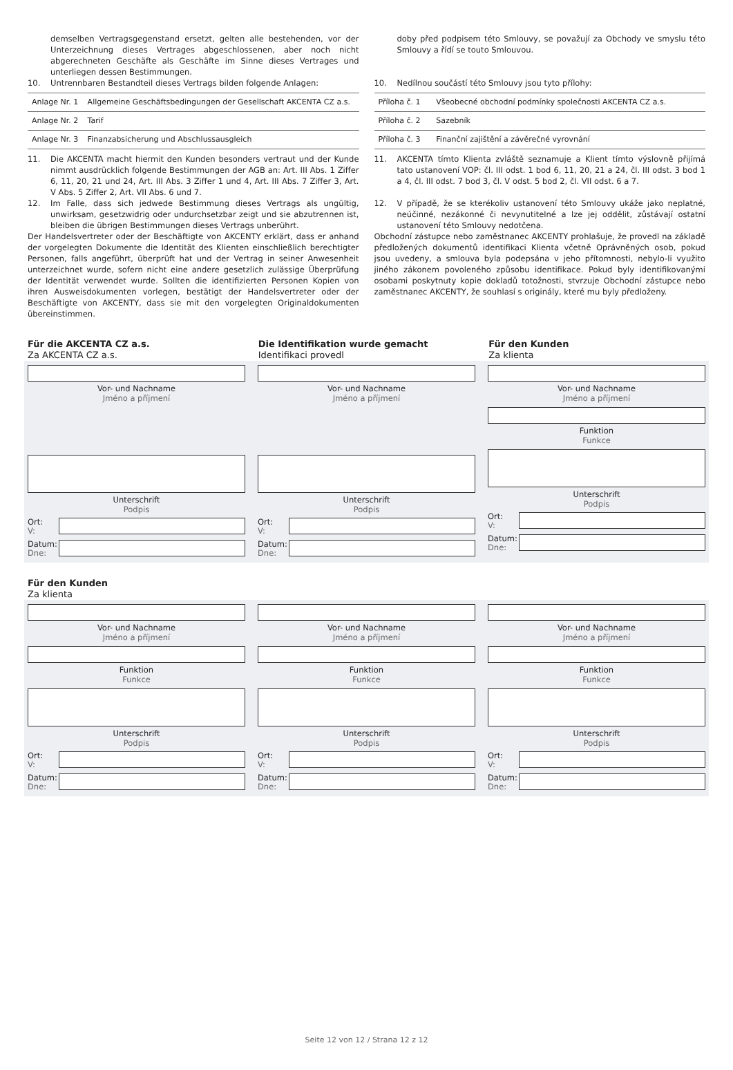demselben Vertragsgegenstand ersetzt, gelten alle bestehenden, vor der Unterzeichnung dieses Vertrages abgeschlossenen, aber noch nicht abgerechneten Geschäfte als Geschäfte im Sinne dieses Vertrages und unterliegen dessen Bestimmungen.
10. Untrennbaren Bestandteil dieses Vertrags bilden folgende Anlagen:
| Anlage Nr. 1 | Allgemeine Geschäftsbedingungen der Gesellschaft AKCENTA CZ a.s. |
| Anlage Nr. 2 | Tarif |
| Anlage Nr. 3 | Finanzabsicherung und Abschlussausgleich |
11. Die AKCENTA macht hiermit den Kunden besonders vertraut und der Kunde nimmt ausdrücklich folgende Bestimmungen der AGB an: Art. III Abs. 1 Ziffer 6, 11, 20, 21 und 24, Art. III Abs. 3 Ziffer 1 und 4, Art. III Abs. 7 Ziffer 3, Art. V Abs. 5 Ziffer 2, Art. VII Abs. 6 und 7.
12. Im Falle, dass sich jedwede Bestimmung dieses Vertrags als ungültig, unwirksam, gesetzwidrig oder undurchsetzbar zeigt und sie abzutrennen ist, bleiben die übrigen Bestimmungen dieses Vertrags unberührt.
Der Handelsvertreter oder der Beschäftigte von AKCENTY erklärt, dass er anhand der vorgelegten Dokumente die Identität des Klienten einschließlich berechtigter Personen, falls angeführt, überprüft hat und der Vertrag in seiner Anwesenheit unterzeichnet wurde, sofern nicht eine andere gesetzlich zulässige Überprüfung der Identität verwendet wurde. Sollten die identifizierten Personen Kopien von ihren Ausweisdokumenten vorlegen, bestätigt der Handelsvertreter oder der Beschäftigte von AKCENTY, dass sie mit den vorgelegten Originaldokumenten übereinstimmen.
doby před podpisem této Smlouvy, se považují za Obchody ve smyslu této Smlouvy a řídí se touto Smlouvou.
10. Nedílnou součástí této Smlouvy jsou tyto přílohy:
| Příloha č. 1 | Všeobecné obchodní podmínky společnosti AKCENTA CZ a.s. |
| Příloha č. 2 | Sazebník |
| Příloha č. 3 | Finanční zajištění a závěrečné vyrovnání |
11. AKCENTA tímto Klienta zvláště seznamuje a Klient tímto výslovně přijímá tato ustanovení VOP: čl. III odst. 1 bod 6, 11, 20, 21 a 24, čl. III odst. 3 bod 1 a 4, čl. III odst. 7 bod 3, čl. V odst. 5 bod 2, čl. VII odst. 6 a 7.
12. V případě, že se kterékoliv ustanovení této Smlouvy ukáže jako neplatné, neúčinné, nezákonné či nevynutitelné a lze jej oddělit, zůstávají ostatní ustanovení této Smlouvy nedotčena.
Obchodní zástupce nebo zaměstnanec AKCENTY prohlašuje, že provedl na základě předložených dokumentů identifikaci Klienta včetně Oprávněných osob, pokud jsou uvedeny, a smlouva byla podepsána v jeho přítomnosti, nebylo-li využito jiného zákonem povoleného způsobu identifikace. Pokud byly identifikovanými osobami poskytnuty kopie dokladů totožnosti, stvrzuje Obchodní zástupce nebo zaměstnanec AKCENTY, že souhlasí s originály, které mu byly předloženy.
Für die AKCENTA CZ a.s.
Za AKCENTA CZ a.s.
Die Identifikation wurde gemacht
Identifikaci provedl
Für den Kunden
Za klienta
Vor- und Nachname
Jméno a příjmení
Unterschrift
Podpis
Ort:
V:
Datum:
Dne:
Vor- und Nachname
Jméno a příjmení
Unterschrift
Podpis
Ort:
V:
Datum:
Dne:
Vor- und Nachname
Jméno a příjmení
Funktion
Funkce
Unterschrift
Podpis
Ort:
V:
Datum:
Dne:
Für den Kunden
Za klienta
Vor- und Nachname
Jméno a příjmení
Funktion
Funkce
Unterschrift
Podpis
Ort:
V:
Datum:
Dne:
Vor- und Nachname
Jméno a příjmení
Funktion
Funkce
Unterschrift
Podpis
Ort:
V:
Datum:
Dne:
Vor- und Nachname
Jméno a příjmení
Funktion
Funkce
Unterschrift
Podpis
Ort:
V:
Datum:
Dne:
Seite 12 von 12 / Strana 12 z 12